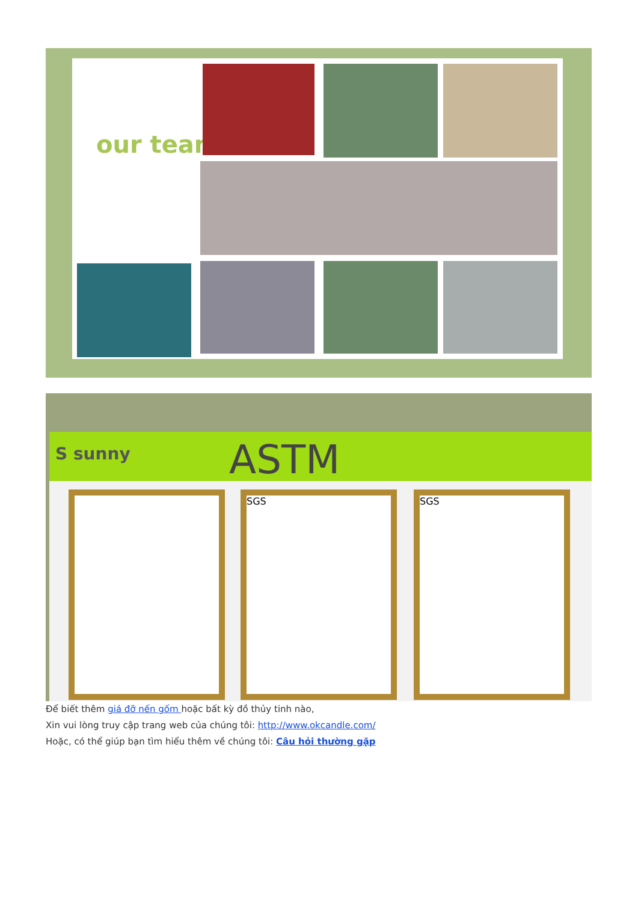our team
S sunny ASTM
SGS SGS
Để biết thêm giá đỡ nến gốm hoặc bất kỳ đồ thủy tinh nào,
Xin vui lòng truy cập trang web của chúng tôi: http://www.okcandle.com/
Hoặc, có thể giúp bạn tìm hiểu thêm về chúng tôi: Câu hỏi thường gặp